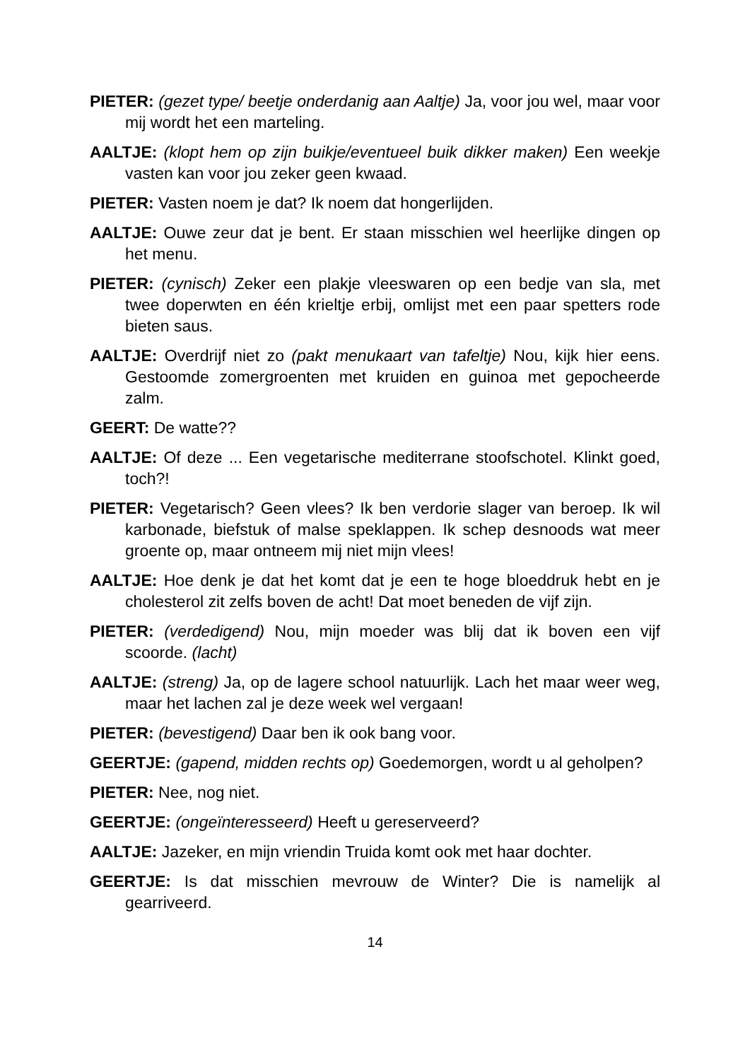PIETER: (gezet type/ beetje onderdanig aan Aaltje) Ja, voor jou wel, maar voor mij wordt het een marteling.
AALTJE: (klopt hem op zijn buikje/eventueel buik dikker maken) Een weekje vasten kan voor jou zeker geen kwaad.
PIETER: Vasten noem je dat? Ik noem dat hongerlijden.
AALTJE: Ouwe zeur dat je bent. Er staan misschien wel heerlijke dingen op het menu.
PIETER: (cynisch) Zeker een plakje vleeswaren op een bedje van sla, met twee doperwten en één krieltje erbij, omlijst met een paar spetters rode bieten saus.
AALTJE: Overdrijf niet zo (pakt menukaart van tafeltje) Nou, kijk hier eens. Gestoomde zomergroenten met kruiden en guinoa met gepocheerde zalm.
GEERT: De watte??
AALTJE: Of deze ... Een vegetarische mediterrane stoofschotel. Klinkt goed, toch?!
PIETER: Vegetarisch? Geen vlees? Ik ben verdorie slager van beroep. Ik wil karbonade, biefstuk of malse speklappen. Ik schep desnoods wat meer groente op, maar ontneem mij niet mijn vlees!
AALTJE: Hoe denk je dat het komt dat je een te hoge bloeddruk hebt en je cholesterol zit zelfs boven de acht! Dat moet beneden de vijf zijn.
PIETER: (verdedigend) Nou, mijn moeder was blij dat ik boven een vijf scoorde. (lacht)
AALTJE: (streng) Ja, op de lagere school natuurlijk. Lach het maar weer weg, maar het lachen zal je deze week wel vergaan!
PIETER: (bevestigend) Daar ben ik ook bang voor.
GEERTJE: (gapend, midden rechts op) Goedemorgen, wordt u al geholpen?
PIETER: Nee, nog niet.
GEERTJE: (ongeïnteresseerd) Heeft u gereserveerd?
AALTJE: Jazeker, en mijn vriendin Truida komt ook met haar dochter.
GEERTJE: Is dat misschien mevrouw de Winter? Die is namelijk al gearriveerd.
14